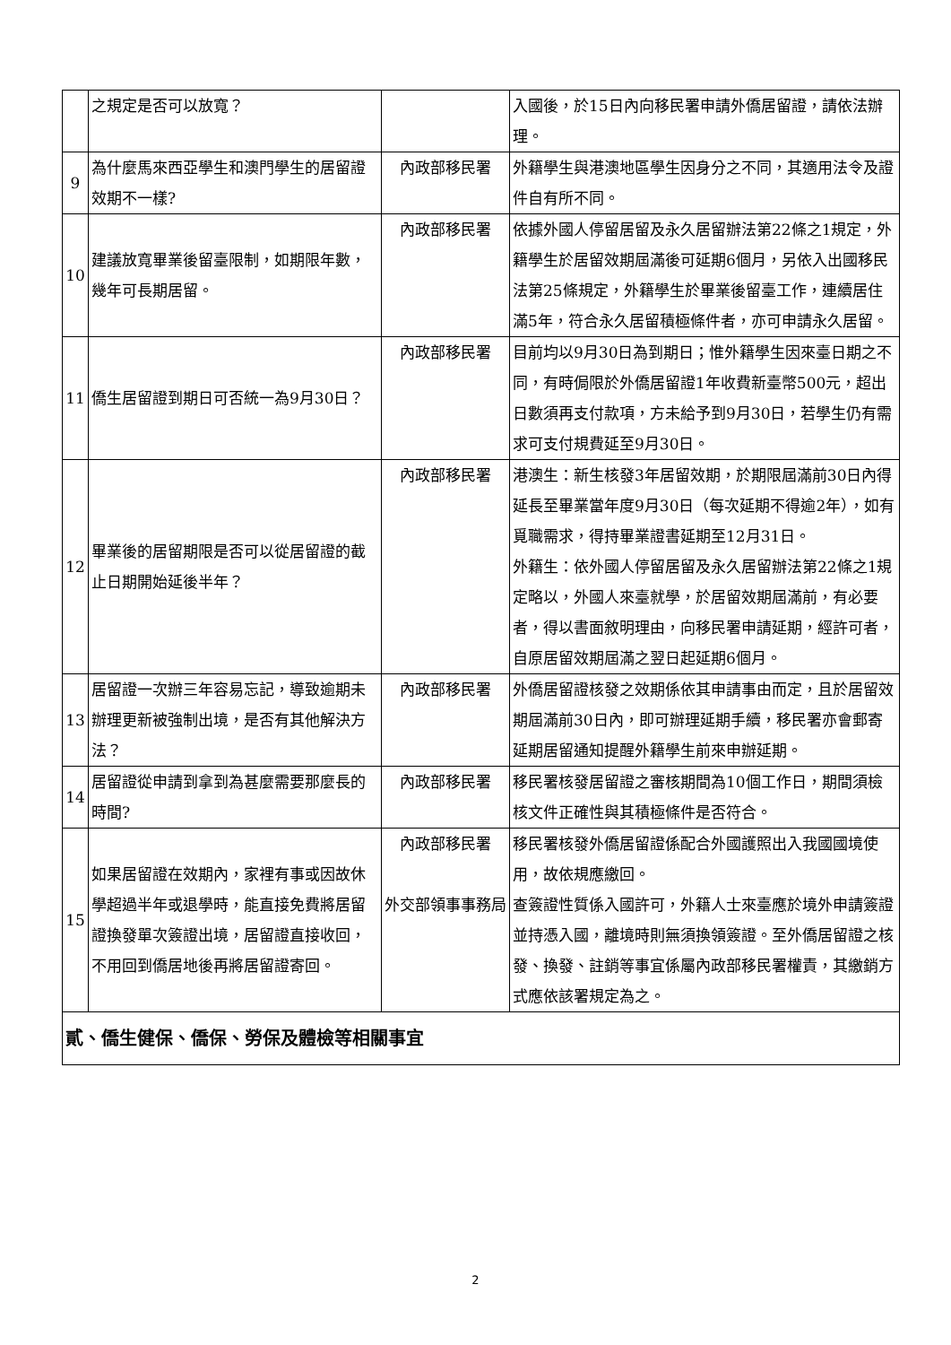| | 之規定是否可以放寬？ | | 入國後，於15日內向移民署申請外僑居留證，請依法辦理。 |
| 9 | 為什麼馬來西亞學生和澳門學生的居留證效期不一樣? | 內政部移民署 | 外籍學生與港澳地區學生因身分之不同，其適用法令及證件自有所不同。 |
| 10 | 建議放寬畢業後留臺限制，如期限年數，幾年可長期居留。 | 內政部移民署 | 依據外國人停留居留及永久居留辦法第22條之1規定，外籍學生於居留效期屆滿後可延期6個月，另依入出國移民法第25條規定，外籍學生於畢業後留臺工作，連續居住滿5年，符合永久居留積極條件者，亦可申請永久居留。 |
| 11 | 僑生居留證到期日可否統一為9月30日？ | 內政部移民署 | 目前均以9月30日為到期日；惟外籍學生因來臺日期之不同，有時侷限於外僑居留證1年收費新臺幣500元，超出日數須再支付款項，方未給予到9月30日，若學生仍有需求可支付規費延至9月30日。 |
| 12 | 畢業後的居留期限是否可以從居留證的截止日期開始延後半年？ | 內政部移民署 | 港澳生：新生核發3年居留效期，於期限屆滿前30日內得延長至畢業當年度9月30日（每次延期不得逾2年），如有覓職需求，得持畢業證書延期至12月31日。 外籍生：依外國人停留居留及永久居留辦法第22條之1規定略以，外國人來臺就學，於居留效期屆滿前，有必要者，得以書面敘明理由，向移民署申請延期，經許可者，自原居留效期屆滿之翌日起延期6個月。 |
| 13 | 居留證一次辦三年容易忘記，導致逾期未辦理更新被強制出境，是否有其他解決方法？ | 內政部移民署 | 外僑居留證核發之效期係依其申請事由而定，且於居留效期屆滿前30日內，即可辦理延期手續，移民署亦會郵寄延期居留通知提醒外籍學生前來申辦延期。 |
| 14 | 居留證從申請到拿到為甚麼需要那麼長的時間? | 內政部移民署 | 移民署核發居留證之審核期間為10個工作日，期間須檢核文件正確性與其積極條件是否符合。 |
| 15 | 如果居留證在效期內，家裡有事或因故休學超過半年或退學時，能直接免費將居留證換發單次簽證出境，居留證直接收回，不用回到僑居地後再將居留證寄回。 | 內政部移民署 外交部領事事務局 | 移民署核發外僑居留證係配合外國護照出入我國國境使用，故依規應繳回。 查簽證性質係入國許可，外籍人士來臺應於境外申請簽證並持憑入國，離境時則無須換領簽證。至外僑居留證之核發、換發、註銷等事宜係屬內政部移民署權責，其繳銷方式應依該署規定為之。 |
| 貳、僑生健保、僑保、勞保及體檢等相關事宜 | | | |
2